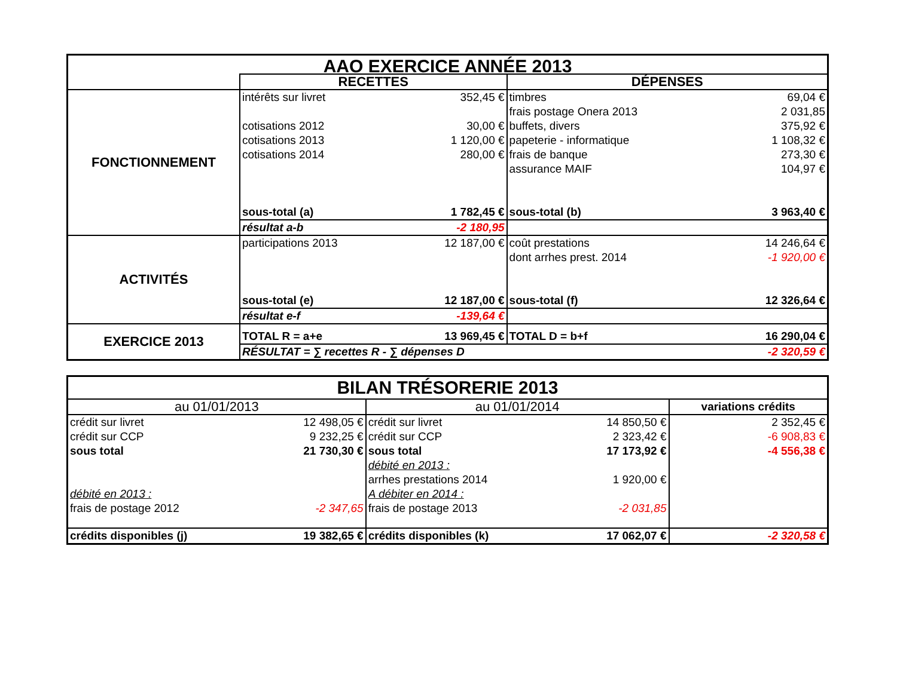| AAO EXERCICE ANNÉE 2013 | | | | |
| | RECETTES | | DÉPENSES | |
| FONCTIONNEMENT | intérêts sur livret | 352,45 € | timbres | 69,04 € |
| | | | frais postage Onera 2013 | 2 031,85 |
| | cotisations 2012 | 30,00 € | buffets, divers | 375,92 € |
| | cotisations 2013 | 1 120,00 € | papeterie - informatique | 1 108,32 € |
| | cotisations 2014 | 280,00 € | frais de banque | 273,30 € |
| | | | assurance MAIF | 104,97 € |
| | sous-total (a) | 1 782,45 € | sous-total (b) | 3 963,40 € |
| | résultat a-b | -2 180,95 | | |
| ACTIVITÉS | participations 2013 | 12 187,00 € | coût prestations | 14 246,64 € |
| | | | dont arrhes prest. 2014 | -1 920,00 € |
| | sous-total (e) | 12 187,00 € | sous-total (f) | 12 326,64 € |
| | résultat e-f | -139,64 € | | |
| EXERCICE 2013 | TOTAL R = a+e | 13 969,45 € | TOTAL D = b+f | 16 290,04 € |
| | RÉSULTAT = ∑ recettes R - ∑ dépenses D | | | -2 320,59 € |
| BILAN TRÉSORERIE 2013 | | | | |
| au 01/01/2013 | | au 01/01/2014 | | variations crédits |
| crédit sur livret | 12 498,05 € | crédit sur livret | 14 850,50 € | 2 352,45 € |
| crédit sur CCP | 9 232,25 € | crédit sur CCP | 2 323,42 € | -6 908,83 € |
| sous total | 21 730,30 € | sous total | 17 173,92 € | -4 556,38 € |
| | | débité en 2013 : | | |
| | | arrhes prestations 2014 | 1 920,00 € | |
| débité en 2013 : | | A débiter en 2014 : | | |
| frais de postage 2012 | -2 347,65 | frais de postage 2013 | -2 031,85 | |
| crédits disponibles (j) | 19 382,65 € | crédits disponibles (k) | 17 062,07 € | -2 320,58 € |